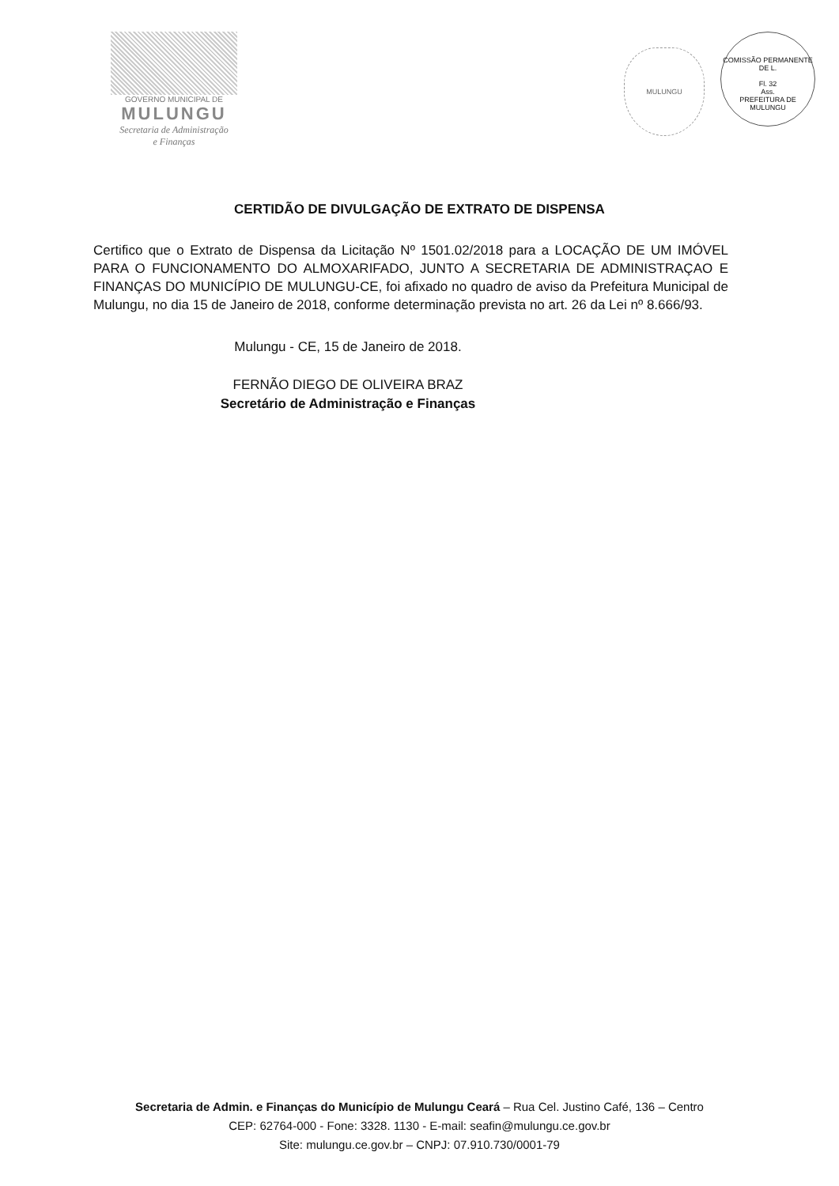GOVERNO MUNICIPAL DE
MULUNGU
Secretaria de Administração
e Finanças
MULUNGU
COMISSÃO PERMANENTE DE L.
Fl. 32
Ass.
PREFEITURA DE MULUNGU
CERTIDÃO DE DIVULGAÇÃO DE EXTRATO DE DISPENSA
Certifico que o Extrato de Dispensa da Licitação Nº 1501.02/2018 para a LOCAÇÃO DE UM IMÓVEL PARA O FUNCIONAMENTO DO ALMOXARIFADO, JUNTO A SECRETARIA DE ADMINISTRAÇAO E FINANÇAS DO MUNICÍPIO DE MULUNGU-CE, foi afixado no quadro de aviso da Prefeitura Municipal de Mulungu, no dia 15 de Janeiro de 2018, conforme determinação prevista no art. 26 da Lei nº 8.666/93.
Mulungu - CE, 15 de Janeiro de 2018.
FERNÃO DIEGO DE OLIVEIRA BRAZ
Secretário de Administração e Finanças
Secretaria de Admin. e Finanças do Município de Mulungu Ceará – Rua Cel. Justino Café, 136 – Centro
CEP: 62764-000 - Fone: 3328. 1130 - E-mail: seafin@mulungu.ce.gov.br
Site: mulungu.ce.gov.br – CNPJ: 07.910.730/0001-79